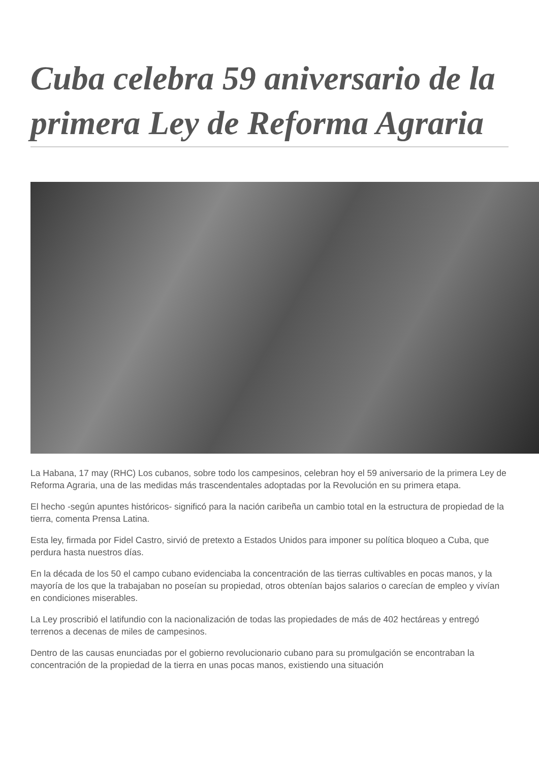Cuba celebra 59 aniversario de la primera Ley de Reforma Agraria
La Habana, 17 may (RHC) Los cubanos, sobre todo los campesinos, celebran hoy el 59 aniversario de la primera Ley de Reforma Agraria, una de las medidas más trascendentales adoptadas por la Revolución en su primera etapa.
El hecho -según apuntes históricos- significó para la nación caribeña un cambio total en la estructura de propiedad de la tierra, comenta Prensa Latina.
Esta ley, firmada por Fidel Castro, sirvió de pretexto a Estados Unidos para imponer su política bloqueo a Cuba, que perdura hasta nuestros días.
En la década de los 50 el campo cubano evidenciaba la concentración de las tierras cultivables en pocas manos, y la mayoría de los que la trabajaban no poseían su propiedad, otros obtenían bajos salarios o carecían de empleo y vivían en condiciones miserables.
La Ley proscribió el latifundio con la nacionalización de todas las propiedades de más de 402 hectáreas y entregó terrenos a decenas de miles de campesinos.
Dentro de las causas enunciadas por el gobierno revolucionario cubano para su promulgación se encontraban la concentración de la propiedad de la tierra en unas pocas manos, existiendo una situación